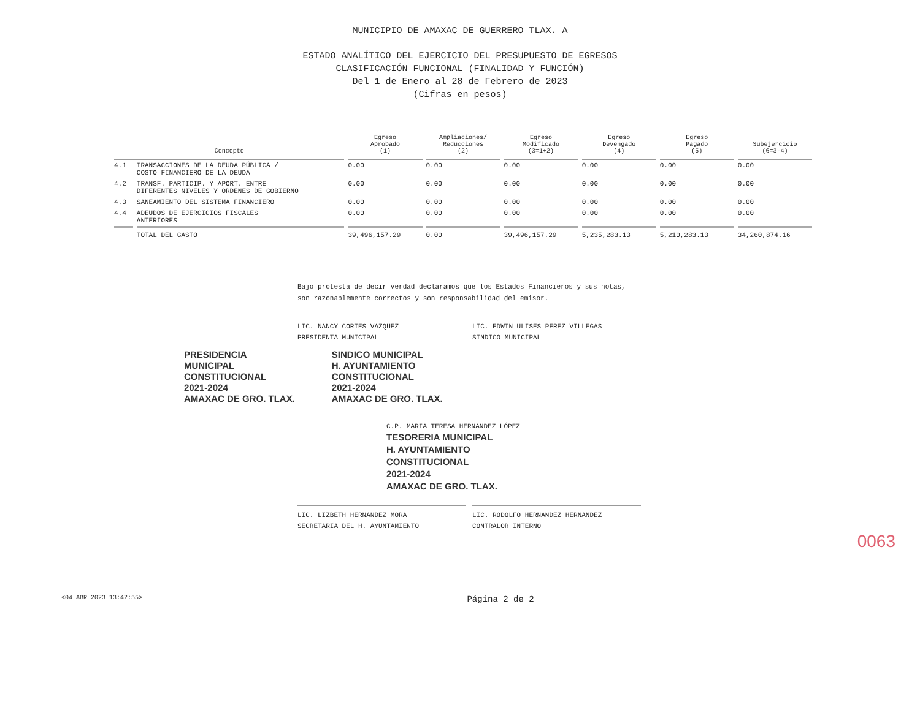MUNICIPIO DE AMAXAC DE GUERRERO TLAX. A
ESTADO ANALÍTICO DEL EJERCICIO DEL PRESUPUESTO DE EGRESOS
CLASIFICACIÓN FUNCIONAL (FINALIDAD Y FUNCIÓN)
Del 1 de Enero al 28 de Febrero de 2023
(Cifras en pesos)
| Concepto | | Egreso Aprobado (1) | Ampliaciones/ Reducciones (2) | Egreso Modificado (3=1+2) | Egreso Devengado (4) | Egreso Pagado (5) | Subejercicio (6=3-4) |
| --- | --- | --- | --- | --- | --- | --- | --- |
| 4.1 | TRANSACCIONES DE LA DEUDA PÚBLICA / COSTO FINANCIERO DE LA DEUDA | 0.00 | 0.00 | 0.00 | 0.00 | 0.00 | 0.00 |
| 4.2 | TRANSF. PARTICIP. Y APORT. ENTRE DIFERENTES NIVELES Y ORDENES DE GOBIERNO | 0.00 | 0.00 | 0.00 | 0.00 | 0.00 | 0.00 |
| 4.3 | SANEAMIENTO DEL SISTEMA FINANCIERO | 0.00 | 0.00 | 0.00 | 0.00 | 0.00 | 0.00 |
| 4.4 | ADEUDOS DE EJERCICIOS FISCALES ANTERIORES | 0.00 | 0.00 | 0.00 | 0.00 | 0.00 | 0.00 |
| | TOTAL DEL GASTO | 39,496,157.29 | 0.00 | 39,496,157.29 | 5,235,283.13 | 5,210,283.13 | 34,260,874.16 |
Bajo protesta de decir verdad declaramos que los Estados Financieros y sus notas, son razonablemente correctos y son responsabilidad del emisor.
LIC. NANCY CORTES VAZQUEZ
PRESIDENTA MUNICIPAL
LIC. EDWIN ULISES PEREZ VILLEGAS
SINDICO MUNICIPAL
PRESIDENCIA
MUNICIPAL
CONSTITUCIONAL
2021-2024
AMAXAC DE GRO. TLAX.
SINDICO MUNICIPAL
H. AYUNTAMIENTO
CONSTITUCIONAL
2021-2024
AMAXAC DE GRO. TLAX.
C.P. MARIA TERESA HERNANDEZ LÓPEZ
TESORERIA MUNICIPAL
H. AYUNTAMIENTO
CONSTITUCIONAL
2021-2024
AMAXAC DE GRO. TLAX.
LIC. LIZBETH HERNANDEZ MORA
SECRETARIA DEL H. AYUNTAMIENTO
LIC. RODOLFO HERNANDEZ HERNANDEZ
CONTRALOR INTERNO
0063
<04 ABR 2023 13:42:55> Página 2 de 2